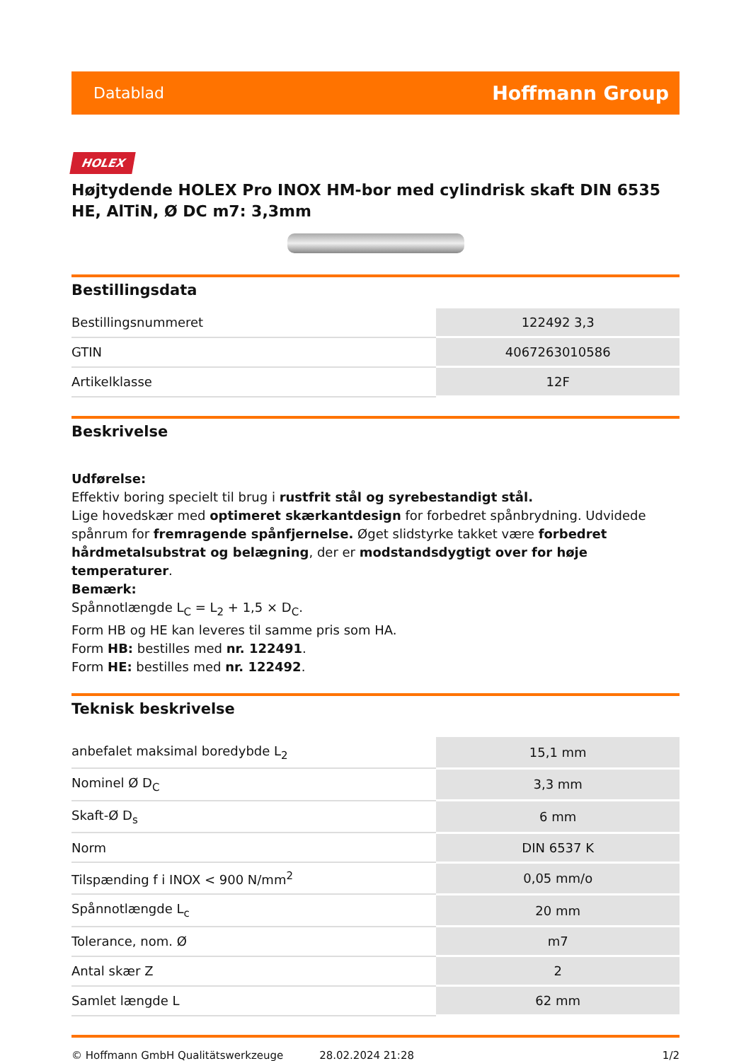Datablad Hoffmann Group
HOLEX
Højtydende HOLEX Pro INOX HM-bor med cylindrisk skaft DIN 6535 HE, AlTiN, Ø DC m7: 3,3mm
Bestillingsdata
| Bestillingsnummeret | 122492 3,3 |
| GTIN | 4067263010586 |
| Artikelklasse | 12F |
Beskrivelse
Udførelse:
Effektiv boring specielt til brug i rustfrit stål og syrebestandigt stål.
Lige hovedskær med optimeret skærkantdesign for forbedret spånbrydning. Udvidede spånrum for fremragende spånfjernelse. Øget slidstyrke takket være forbedret hårdmetalsubstrat og belægning, der er modstandsdygtigt over for høje temperaturer.
Bemærk:
Spånnotlængde L<sub>C</sub> = L<sub>2</sub> + 1,5 × D<sub>C</sub>.
Form HB og HE kan leveres til samme pris som HA.
Form HB: bestilles med nr. 122491.
Form HE: bestilles med nr. 122492.
Teknisk beskrivelse
| anbefalet maksimal boredybde L<sub>2</sub> | 15,1 mm |
| Nominel Ø D<sub>C</sub> | 3,3 mm |
| Skaft-Ø D<sub>s</sub> | 6 mm |
| Norm | DIN 6537 K |
| Tilspænding f i INOX < 900 N/mm<sup>2</sup> | 0,05 mm/o |
| Spånnotlængde L<sub>c</sub> | 20 mm |
| Tolerance, nom. Ø | m7 |
| Antal skær Z | 2 |
| Samlet længde L | 62 mm |
© Hoffmann GmbH Qualitätswerkzeuge 28.02.2024 21:28 1/2